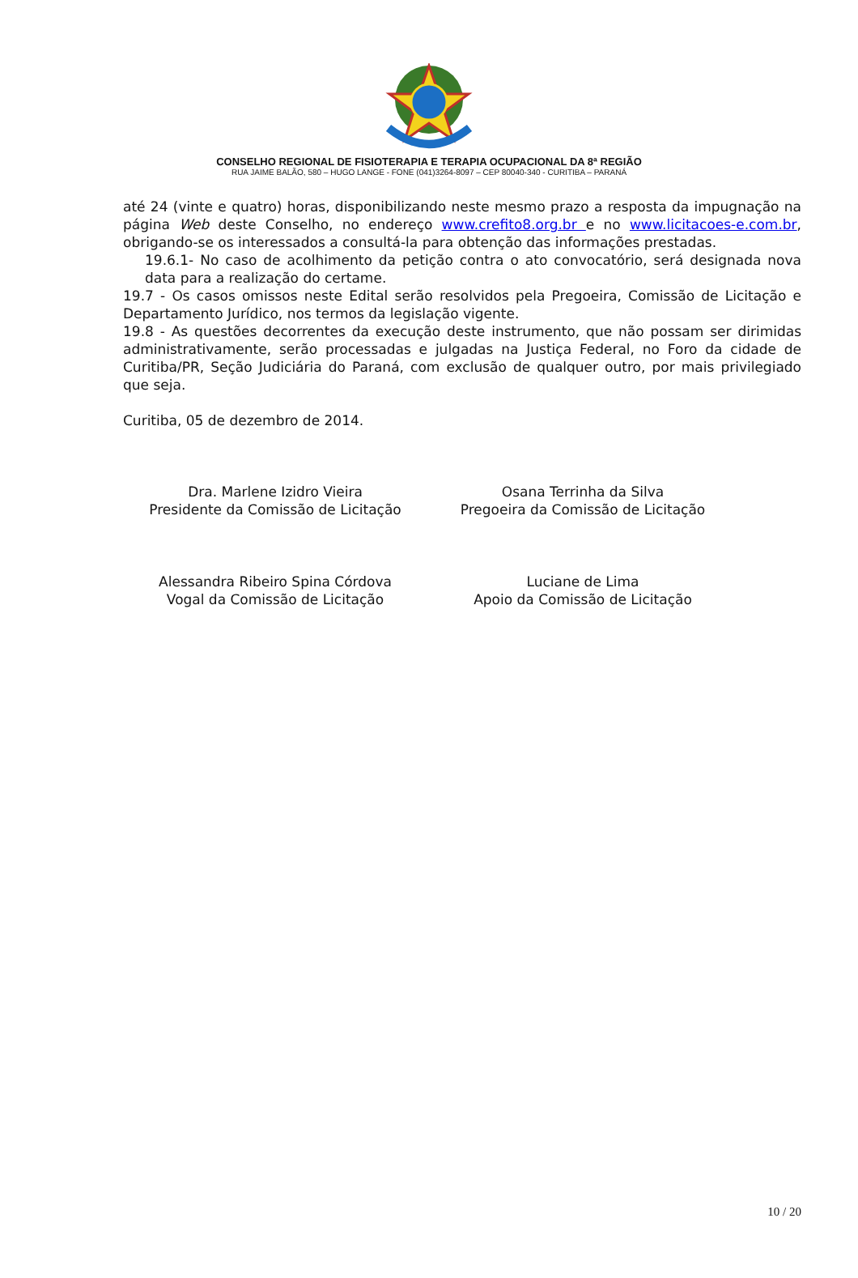CONSELHO REGIONAL DE FISIOTERAPIA E TERAPIA OCUPACIONAL DA 8ª REGIÃO
RUA JAIME BALÃO, 580 – HUGO LANGE - FONE (041)3264-8097 – CEP 80040-340 - CURITIBA – PARANÁ
até 24 (vinte e quatro) horas, disponibilizando neste mesmo prazo a resposta da impugnação na página Web deste Conselho, no endereço www.crefito8.org.br e no www.licitacoes-e.com.br, obrigando-se os interessados a consultá-la para obtenção das informações prestadas.
19.6.1- No caso de acolhimento da petição contra o ato convocatório, será designada nova data para a realização do certame.
19.7 - Os casos omissos neste Edital serão resolvidos pela Pregoeira, Comissão de Licitação e Departamento Jurídico, nos termos da legislação vigente.
19.8 - As questões decorrentes da execução deste instrumento, que não possam ser dirimidas administrativamente, serão processadas e julgadas na Justiça Federal, no Foro da cidade de Curitiba/PR, Seção Judiciária do Paraná, com exclusão de qualquer outro, por mais privilegiado que seja.
Curitiba, 05 de dezembro de 2014.
Dra. Marlene Izidro Vieira
Presidente da Comissão de Licitação
Osana Terrinha da Silva
Pregoeira da Comissão de Licitação
Alessandra Ribeiro Spina Córdova
Vogal da Comissão de Licitação
Luciane de Lima
Apoio da Comissão de Licitação
10 / 20